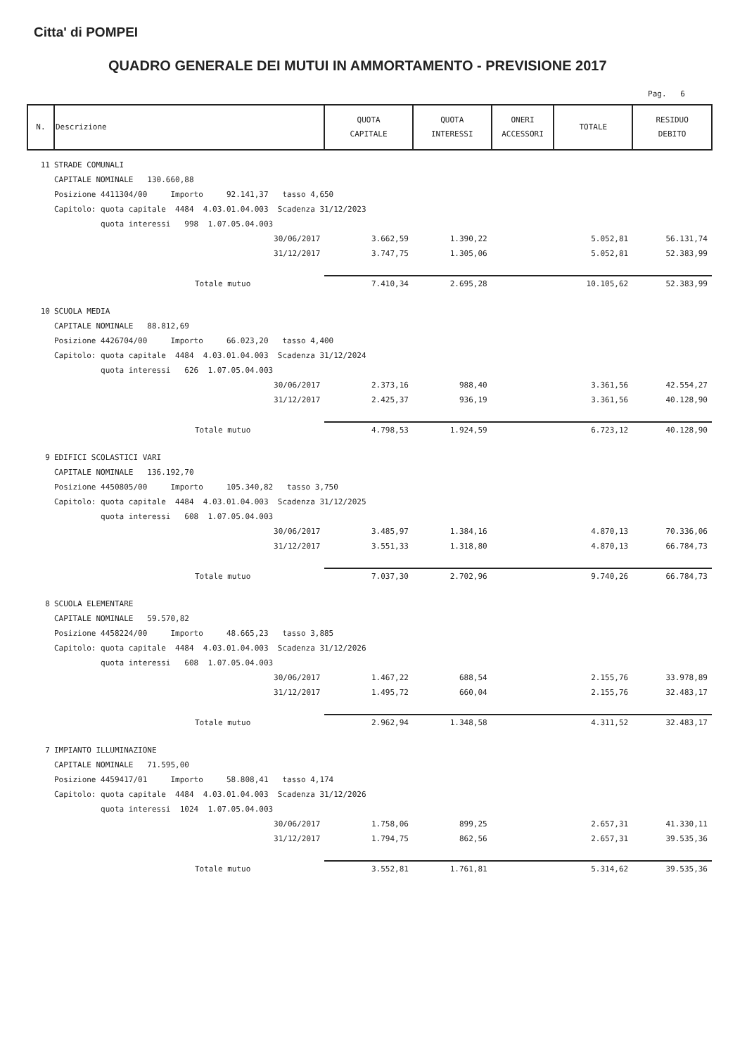Citta' di POMPEI
QUADRO GENERALE DEI MUTUI IN AMMORTAMENTO - PREVISIONE 2017
Pag. 6
| N. | Descrizione | QUOTA CAPITALE | QUOTA INTERESSI | ONERI ACCESSORI | TOTALE | RESIDUO DEBITO |
| --- | --- | --- | --- | --- | --- | --- |
| 11 | STRADE COMUNALI | | | | | |
| | CAPITALE NOMINALE 130.660,88 | | | | | |
| | Posizione 4411304/00 Importo 92.141,37 tasso 4,650 | | | | | |
| | Capitolo: quota capitale 4484 4.03.01.04.003 Scadenza 31/12/2023 | | | | | |
| | quota interessi 998 1.07.05.04.003 | | | | | |
| | 30/06/2017 | 3.662,59 | 1.390,22 | | 5.052,81 | 56.131,74 |
| | 31/12/2017 | 3.747,75 | 1.305,06 | | 5.052,81 | 52.383,99 |
| | Totale mutuo | 7.410,34 | 2.695,28 | | 10.105,62 | 52.383,99 |
| 10 | SCUOLA MEDIA | | | | | |
| | CAPITALE NOMINALE 88.812,69 | | | | | |
| | Posizione 4426704/00 Importo 66.023,20 tasso 4,400 | | | | | |
| | Capitolo: quota capitale 4484 4.03.01.04.003 Scadenza 31/12/2024 | | | | | |
| | quota interessi 626 1.07.05.04.003 | | | | | |
| | 30/06/2017 | 2.373,16 | 988,40 | | 3.361,56 | 42.554,27 |
| | 31/12/2017 | 2.425,37 | 936,19 | | 3.361,56 | 40.128,90 |
| | Totale mutuo | 4.798,53 | 1.924,59 | | 6.723,12 | 40.128,90 |
| 9 | EDIFICI SCOLASTICI VARI | | | | | |
| | CAPITALE NOMINALE 136.192,70 | | | | | |
| | Posizione 4450805/00 Importo 105.340,82 tasso 3,750 | | | | | |
| | Capitolo: quota capitale 4484 4.03.01.04.003 Scadenza 31/12/2025 | | | | | |
| | quota interessi 608 1.07.05.04.003 | | | | | |
| | 30/06/2017 | 3.485,97 | 1.384,16 | | 4.870,13 | 70.336,06 |
| | 31/12/2017 | 3.551,33 | 1.318,80 | | 4.870,13 | 66.784,73 |
| | Totale mutuo | 7.037,30 | 2.702,96 | | 9.740,26 | 66.784,73 |
| 8 | SCUOLA ELEMENTARE | | | | | |
| | CAPITALE NOMINALE 59.570,82 | | | | | |
| | Posizione 4458224/00 Importo 48.665,23 tasso 3,885 | | | | | |
| | Capitolo: quota capitale 4484 4.03.01.04.003 Scadenza 31/12/2026 | | | | | |
| | quota interessi 608 1.07.05.04.003 | | | | | |
| | 30/06/2017 | 1.467,22 | 688,54 | | 2.155,76 | 33.978,89 |
| | 31/12/2017 | 1.495,72 | 660,04 | | 2.155,76 | 32.483,17 |
| | Totale mutuo | 2.962,94 | 1.348,58 | | 4.311,52 | 32.483,17 |
| 7 | IMPIANTO ILLUMINAZIONE | | | | | |
| | CAPITALE NOMINALE 71.595,00 | | | | | |
| | Posizione 4459417/01 Importo 58.808,41 tasso 4,174 | | | | | |
| | Capitolo: quota capitale 4484 4.03.01.04.003 Scadenza 31/12/2026 | | | | | |
| | quota interessi 1024 1.07.05.04.003 | | | | | |
| | 30/06/2017 | 1.758,06 | 899,25 | | 2.657,31 | 41.330,11 |
| | 31/12/2017 | 1.794,75 | 862,56 | | 2.657,31 | 39.535,36 |
| | Totale mutuo | 3.552,81 | 1.761,81 | | 5.314,62 | 39.535,36 |